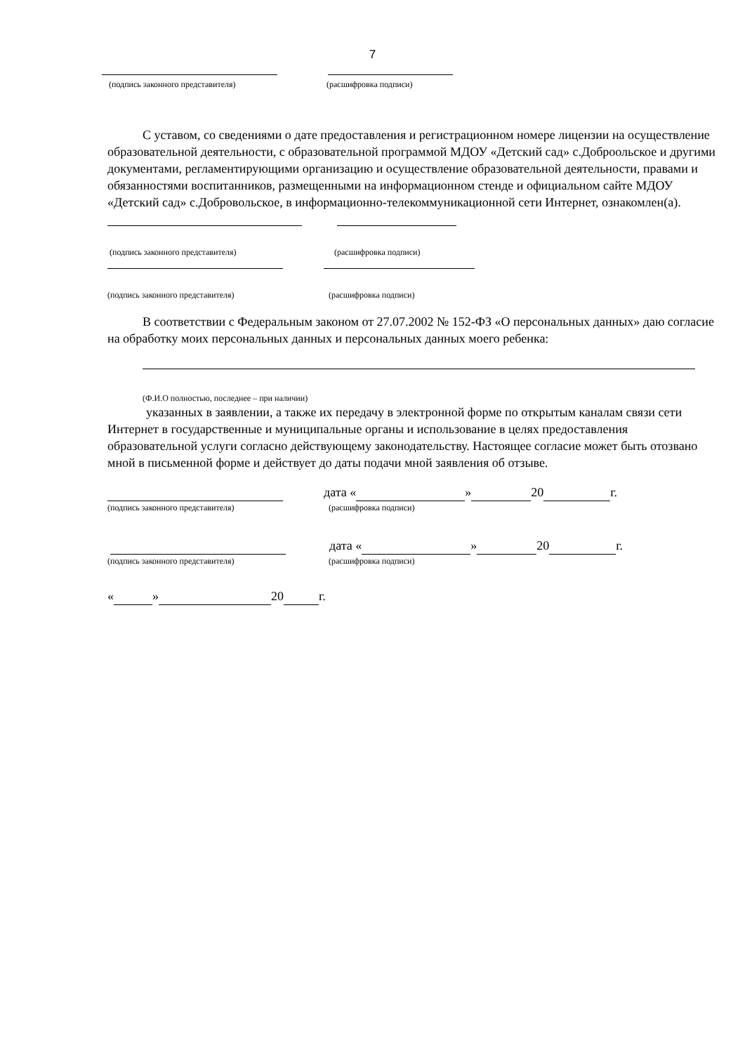7
(подпись законного представителя) (расшифровка подписи)
С уставом, со сведениями о дате предоставления и регистрационном номере лицензии на осуществление образовательной деятельности, с образовательной программой МДОУ «Детский сад» с.Доброольское и другими документами, регламентирующими организацию и осуществление образовательной деятельности, правами и обязанностями воспитанников, размещенными на информационном стенде и официальном сайте МДОУ «Детский сад» с.Добровольское, в информационно-телекоммуникационной сети Интернет, ознакомлен(а).
(подпись законного представителя) (расшифровка подписи)
(подпись законного представителя) (расшифровка подписи)
В соответствии с Федеральным законом от 27.07.2002 № 152-ФЗ «О персональных данных» даю согласие на обработку моих персональных данных и персональных данных моего ребенка:
(Ф.И.О полностью, последнее – при наличии)
указанных в заявлении, а также их передачу в электронной форме по открытым каналам связи сети Интернет в государственные и муниципальные органы и использование в целях предоставления образовательной услуги согласно действующему законодательству. Настоящее согласие может быть отозвано мной в письменной форме и действует до даты подачи мной заявления об отзыве.
дата « » 20 г.
(подпись законного представителя) (расшифровка подписи)
дата « » 20 г.
(подпись законного представителя) (расшифровка подписи)
« » 20 г.